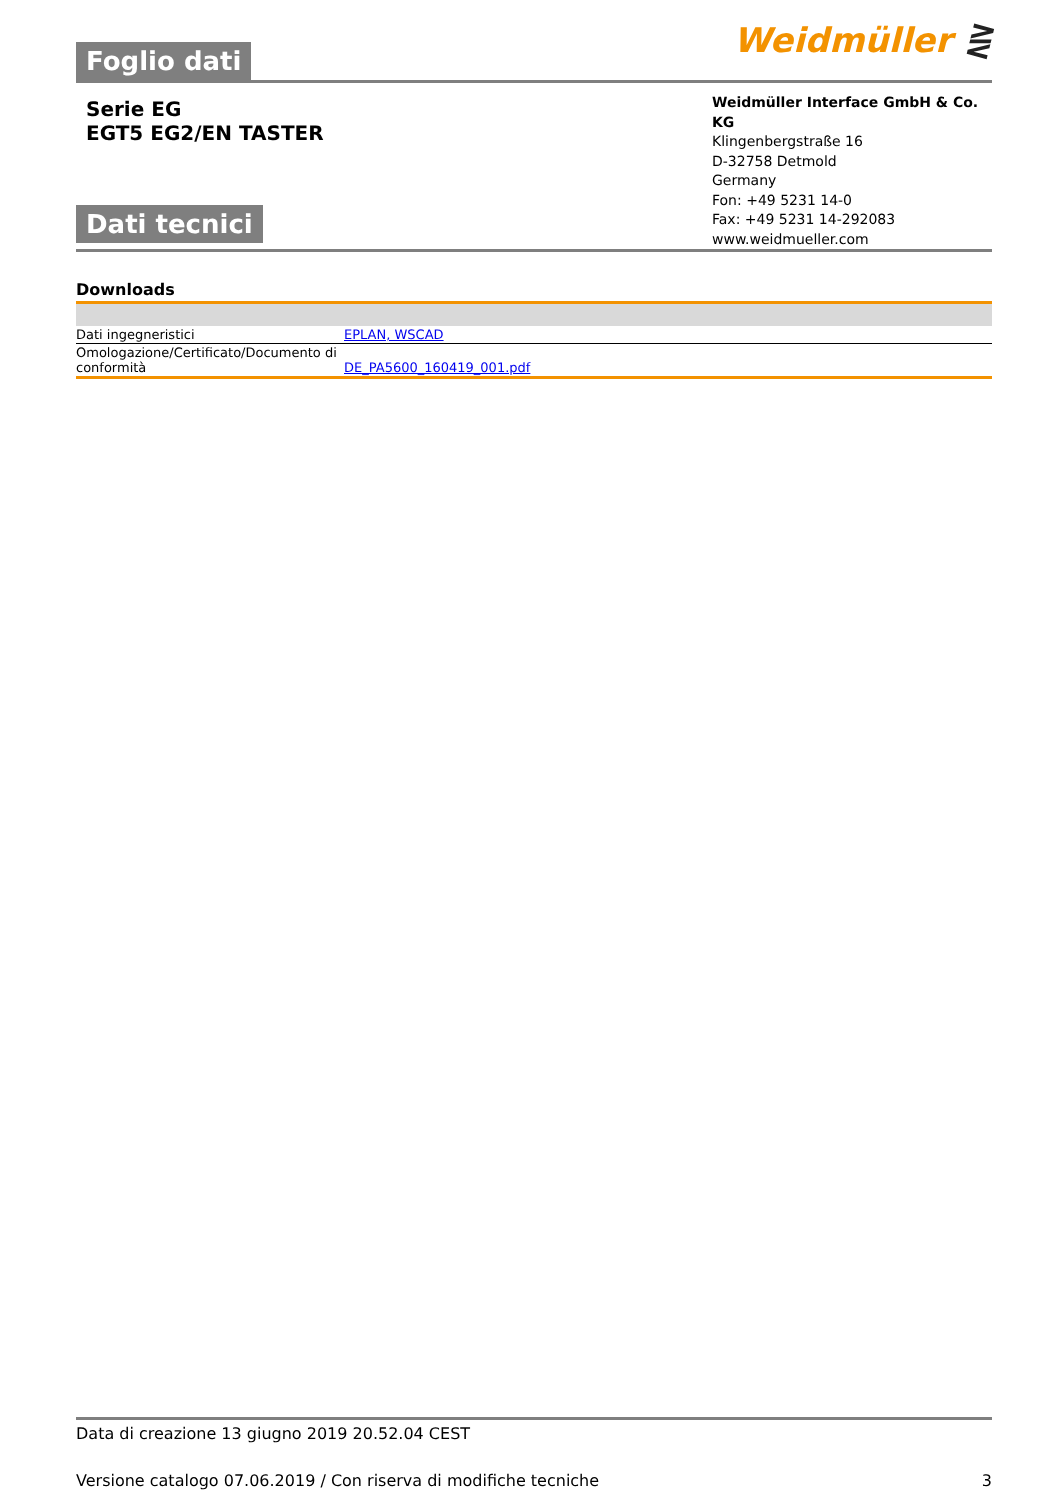Foglio dati
Weidmüller ⋛
Serie EG
EGT5 EG2/EN TASTER
Dati tecnici
Weidmüller Interface GmbH & Co. KG
Klingenbergstraße 16
D-32758 Detmold
Germany
Fon: +49 5231 14-0
Fax: +49 5231 14-292083
www.weidmueller.com
Downloads
| Dati ingegneristici | EPLAN, WSCAD |
| Omologazione/Certificato/Documento di conformità | DE_PA5600_160419_001.pdf |
Data di creazione 13 giugno 2019 20.52.04 CEST
Versione catalogo 07.06.2019 / Con riserva di modifiche tecniche 3